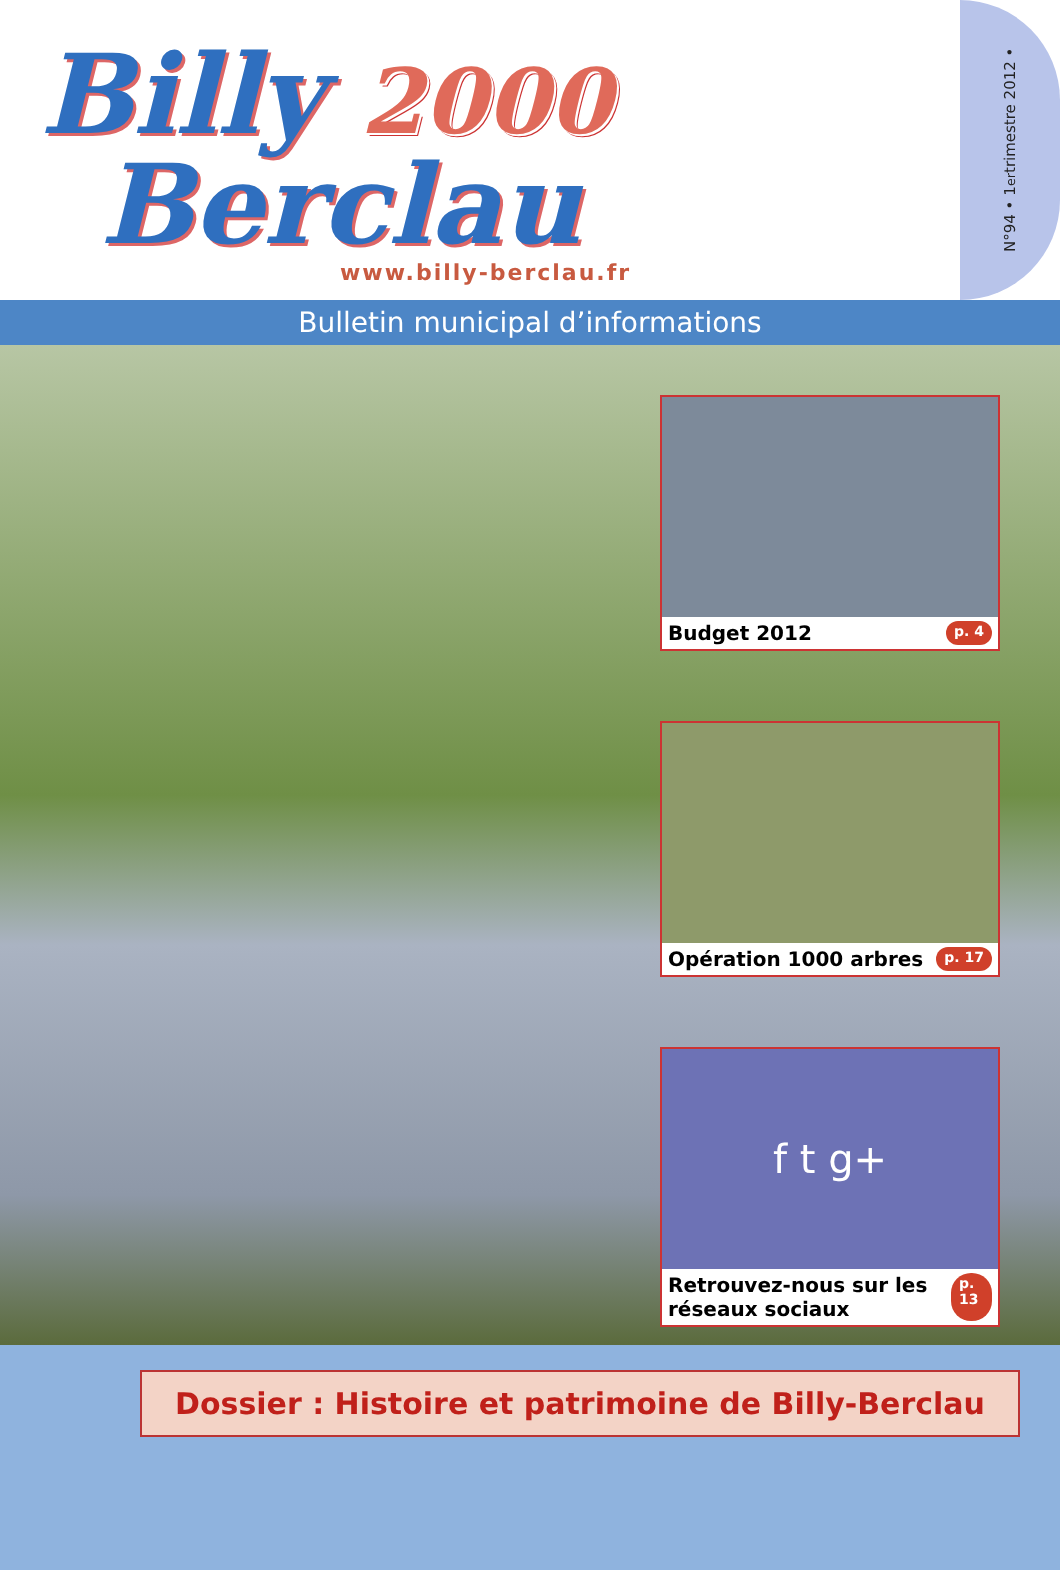Billy 2000
Berclau
www.billy-berclau.fr
N°94 • 1<sup>er</sup> trimestre 2012 •
Bulletin municipal d’informations
Budget 2012 p. 4
Opération 1000 arbres p. 17
f t g+
Retrouvez-nous sur les réseaux sociaux p. 13
Dossier : Histoire et patrimoine de Billy-Berclau